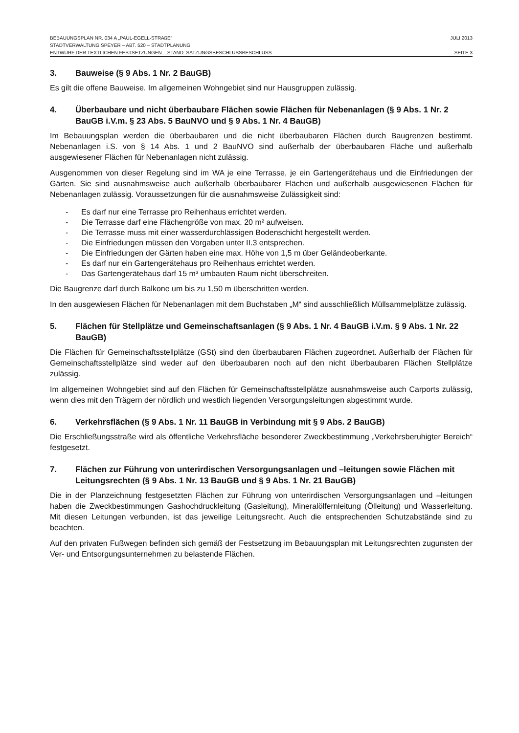BEBAUUNGSPLAN NR. 034 A „PAUL-EGELL-STRAßE“JULI 2013
STADTVERWALTUNG SPEYER – ABT. 520 – STADTPLANUNG
ENTWURF DER TEXTLICHEN FESTSETZUNGEN – STAND: SATZUNGSBESCHLUSSBESCHLUSS SEITE 3
3. Bauweise (§ 9 Abs. 1 Nr. 2 BauGB)
Es gilt die offene Bauweise. Im allgemeinen Wohngebiet sind nur Hausgruppen zulässig.
4. Überbaubare und nicht überbaubare Flächen sowie Flächen für Nebenanlagen (§ 9 Abs. 1 Nr. 2 BauGB i.V.m. § 23 Abs. 5 BauNVO und § 9 Abs. 1 Nr. 4 BauGB)
Im Bebauungsplan werden die überbaubaren und die nicht überbaubaren Flächen durch Baugrenzen bestimmt. Nebenanlagen i.S. von § 14 Abs. 1 und 2 BauNVO sind außerhalb der überbaubaren Fläche und außerhalb ausgewiesener Flächen für Nebenanlagen nicht zulässig.
Ausgenommen von dieser Regelung sind im WA je eine Terrasse, je ein Gartengerätehaus und die Einfriedungen der Gärten. Sie sind ausnahmsweise auch außerhalb überbaubarer Flächen und außerhalb ausgewiesenen Flächen für Nebenanlagen zulässig. Voraussetzungen für die ausnahmsweise Zulässigkeit sind:
- Es darf nur eine Terrasse pro Reihenhaus errichtet werden.
- Die Terrasse darf eine Flächengröße von max. 20 m² aufweisen.
- Die Terrasse muss mit einer wasserdurchlässigen Bodenschicht hergestellt werden.
- Die Einfriedungen müssen den Vorgaben unter II.3 entsprechen.
- Die Einfriedungen der Gärten haben eine max. Höhe von 1,5 m über Geländeoberkante.
- Es darf nur ein Gartengerätehaus pro Reihenhaus errichtet werden.
- Das Gartengerätehaus darf 15 m³ umbauten Raum nicht überschreiten.
Die Baugrenze darf durch Balkone um bis zu 1,50 m überschritten werden.
In den ausgewiesen Flächen für Nebenanlagen mit dem Buchstaben „M“ sind ausschließlich Müllsammelplätze zulässig.
5. Flächen für Stellplätze und Gemeinschaftsanlagen (§ 9 Abs. 1 Nr. 4 BauGB i.V.m. § 9 Abs. 1 Nr. 22 BauGB)
Die Flächen für Gemeinschaftsstellplätze (GSt) sind den überbaubaren Flächen zugeordnet. Außerhalb der Flächen für Gemeinschaftsstellplätze sind weder auf den überbaubaren noch auf den nicht überbaubaren Flächen Stellplätze zulässig.
Im allgemeinen Wohngebiet sind auf den Flächen für Gemeinschaftsstellplätze ausnahmsweise auch Carports zulässig, wenn dies mit den Trägern der nördlich und westlich liegenden Versorgungsleitungen abgestimmt wurde.
6. Verkehrsflächen (§ 9 Abs. 1 Nr. 11 BauGB in Verbindung mit § 9 Abs. 2 BauGB)
Die Erschließungsstraße wird als öffentliche Verkehrsfläche besonderer Zweckbestimmung „Verkehrsberuhigter Bereich“ festgesetzt.
7. Flächen zur Führung von unterirdischen Versorgungsanlagen und –leitungen sowie Flächen mit Leitungsrechten (§ 9 Abs. 1 Nr. 13 BauGB und § 9 Abs. 1 Nr. 21 BauGB)
Die in der Planzeichnung festgesetzten Flächen zur Führung von unterirdischen Versorgungsanlagen und –leitungen haben die Zweckbestimmungen Gashochdruckleitung (Gasleitung), Mineralölfernleitung (Ölleitung) und Wasserleitung. Mit diesen Leitungen verbunden, ist das jeweilige Leitungsrecht. Auch die entsprechenden Schutzabstände sind zu beachten.
Auf den privaten Fußwegen befinden sich gemäß der Festsetzung im Bebauungsplan mit Leitungsrechten zugunsten der Ver- und Entsorgungsunternehmen zu belastende Flächen.